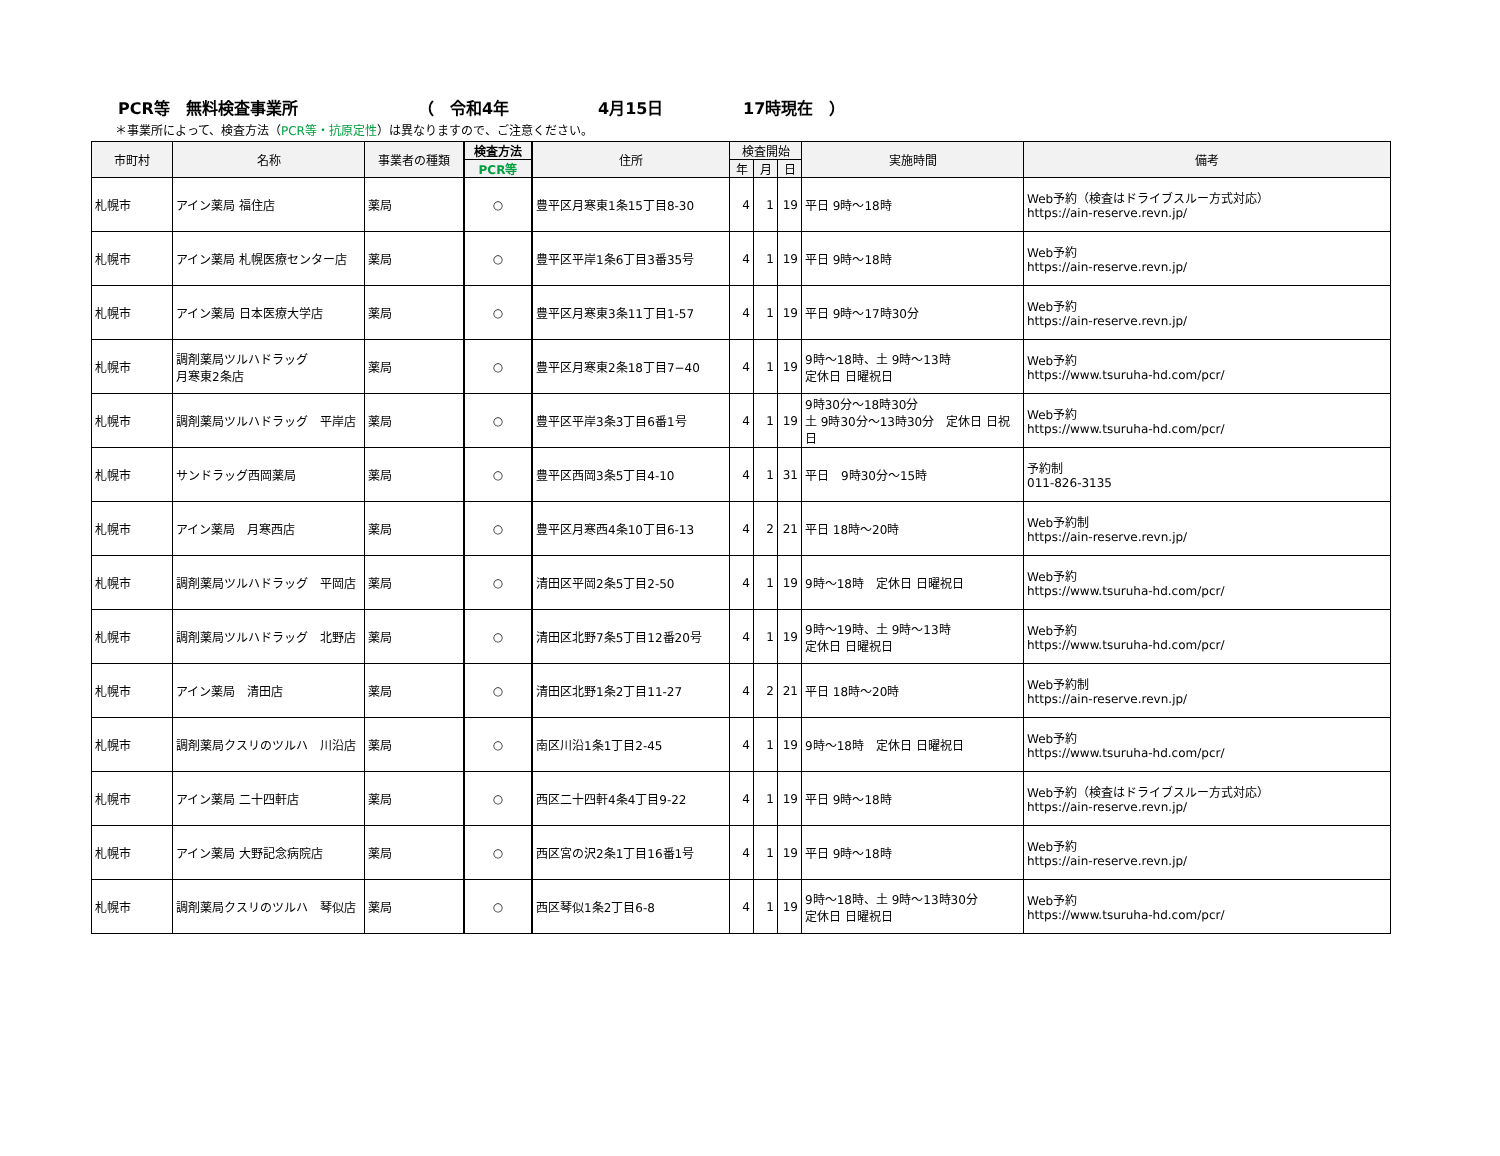PCR等　無料検査事業所 （　令和4年 4月15日 17時現在　）
＊事業所によって、検査方法（PCR等・抗原定性）は異なりますので、ご注意ください。
| 市町村 | 名称 | 事業者の種類 | 検査方法 | 住所 | 検査開始 | | | 実施時間 | 備考 |
| --- | --- | --- | --- | --- | --- | --- | --- | --- | --- |
| | | | PCR等 | | 年 | 月 | 日 | | |
| 札幌市 | アイン薬局 福住店 | 薬局 | ○ | 豊平区月寒東1条15丁目8-30 | 4 | 1 | 19 | 平日 9時～18時 | Web予約（検査はドライブスルー方式対応） https://ain-reserve.revn.jp/ |
| 札幌市 | アイン薬局 札幌医療センター店 | 薬局 | ○ | 豊平区平岸1条6丁目3番35号 | 4 | 1 | 19 | 平日 9時～18時 | Web予約 https://ain-reserve.revn.jp/ |
| 札幌市 | アイン薬局 日本医療大学店 | 薬局 | ○ | 豊平区月寒東3条11丁目1-57 | 4 | 1 | 19 | 平日 9時～17時30分 | Web予約 https://ain-reserve.revn.jp/ |
| 札幌市 | 調剤薬局ツルハドラッグ 月寒東2条店 | 薬局 | ○ | 豊平区月寒東2条18丁目7−40 | 4 | 1 | 19 | 9時～18時、土 9時～13時 定休日 日曜祝日 | Web予約 https://www.tsuruha-hd.com/pcr/ |
| 札幌市 | 調剤薬局ツルハドラッグ 平岸店 | 薬局 | ○ | 豊平区平岸3条3丁目6番1号 | 4 | 1 | 19 | 9時30分～18時30分 土 9時30分～13時30分 定休日 日祝日 | Web予約 https://www.tsuruha-hd.com/pcr/ |
| 札幌市 | サンドラッグ西岡薬局 | 薬局 | ○ | 豊平区西岡3条5丁目4-10 | 4 | 1 | 31 | 平日 9時30分～15時 | 予約制 011-826-3135 |
| 札幌市 | アイン薬局 月寒西店 | 薬局 | ○ | 豊平区月寒西4条10丁目6-13 | 4 | 2 | 21 | 平日 18時～20時 | Web予約制 https://ain-reserve.revn.jp/ |
| 札幌市 | 調剤薬局ツルハドラッグ 平岡店 | 薬局 | ○ | 清田区平岡2条5丁目2-50 | 4 | 1 | 19 | 9時～18時 定休日 日曜祝日 | Web予約 https://www.tsuruha-hd.com/pcr/ |
| 札幌市 | 調剤薬局ツルハドラッグ 北野店 | 薬局 | ○ | 清田区北野7条5丁目12番20号 | 4 | 1 | 19 | 9時～19時、土 9時～13時 定休日 日曜祝日 | Web予約 https://www.tsuruha-hd.com/pcr/ |
| 札幌市 | アイン薬局 清田店 | 薬局 | ○ | 清田区北野1条2丁目11-27 | 4 | 2 | 21 | 平日 18時～20時 | Web予約制 https://ain-reserve.revn.jp/ |
| 札幌市 | 調剤薬局クスリのツルハ 川沿店 | 薬局 | ○ | 南区川沿1条1丁目2-45 | 4 | 1 | 19 | 9時～18時 定休日 日曜祝日 | Web予約 https://www.tsuruha-hd.com/pcr/ |
| 札幌市 | アイン薬局 二十四軒店 | 薬局 | ○ | 西区二十四軒4条4丁目9-22 | 4 | 1 | 19 | 平日 9時～18時 | Web予約（検査はドライブスルー方式対応） https://ain-reserve.revn.jp/ |
| 札幌市 | アイン薬局 大野記念病院店 | 薬局 | ○ | 西区宮の沢2条1丁目16番1号 | 4 | 1 | 19 | 平日 9時～18時 | Web予約 https://ain-reserve.revn.jp/ |
| 札幌市 | 調剤薬局クスリのツルハ 琴似店 | 薬局 | ○ | 西区琴似1条2丁目6-8 | 4 | 1 | 19 | 9時～18時、土 9時～13時30分 定休日 日曜祝日 | Web予約 https://www.tsuruha-hd.com/pcr/ |